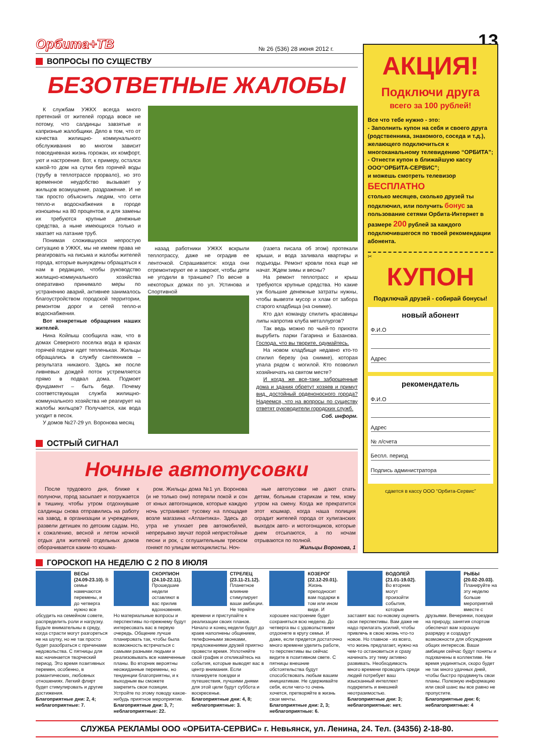Орбита+ТВ № 26 (536) 28 июня 2012 г. 13
ВОПРОСЫ ПО СУЩЕСТВУ
БЕЗОТВЕТНЫЕ ЖАЛОБЫ
К службам УЖКХ всегда много претензий от жителей города вовсе не потому, что салдинцы завзятые и капризные жалобщики. Дело в том, что от качества жилищно- коммунального обслуживания во многом зависит повседневная жизнь горожан, их комфорт, уют и настроение. Вот, к примеру, остался какой-то дом на сутки без горячей воды (трубу в теплотрассе прорвало), но это временное неудобство вызывает у жильцов возмущение, раздражение. И не так просто объяснить людям, что сети тепло-и водоснабжения в городе изношены на 80 процентов, и для замены их требуются крупные денежные средства, а ныне имеющихся только и хватает на латание труб.
Понимая сложившуюся непростую ситуацию в УЖКХ, мы не имеем права не реагировать на письма и жалобы жителей города, которые вынуждены обращаться к нам в редакцию, чтобы руководство жилищно-коммунального хозяйства оперативно принимало меры по устранению аварий, активнее занималось благоустройством городской территории, ремонтом дорог и сетей тепло-и водоснабжения.
Вот конкретные обращения наших жителей.
Нина Койпыш сообщила нам, что в домах Северного поселка вода в кранах горячей подачи идет тепленькая. Жильцы обращались в службу сантехников – результата никакого. Здесь же после ливневых дождей поток устремляется прямо в подвал дома. Подмоет фундамент – быть беде. Почему соответствующая служба жилищно-коммунального хозяйства не реагирует на жалобы жильцов? Получается, как вода уходит в песок.
У домов №27-29 ул. Воронова месяц
назад работники УЖКХ вскрыли теплотрассу, даже не оградив ее ленточкой. Спрашивается: когда они отремонтируют ее и закроют, чтобы дети не угодили в траншею? По весне в некоторых домах по ул. Устинова и Спортивной
(газета писала об этом) протекали крыши, и вода заливала квартиры и подъезды. Ремонт кровли пока еще не начат. Ждем зимы и весны?
На ремонт теплотрасс и крыш требуются крупные средства. Но какие уж большие денежные затраты нужны, чтобы вывезти мусор и хлам от забора старого кладбища (на снимке).
Кто дал команду спилить красавицы липы напротив клуба металлургов?
Так ведь можно по чьей-то прихоти вырубить парки Гагарина и Базанова. Господа, что вы творите, одумайтесь.
На новом кладбище недавно кто-то спилил березу (на снимке), которая упала рядом с могилой. Кто позволил хозяйничать на святом месте?
И когда же все-таки заброшенные дома и здания обретут хозяев и примут вид, достойный орденоносного города? Надеемся, что на вопросы по существу ответят руководители городских служб.
Соб. информ.
ОСТРЫЙ СИГНАЛ
Ночные автотусовки
После трудового дня, ближе к полуночи, город засыпает и погружается в тишину, чтобы утром отдохнувшие салдинцы снова отправились на работу на завод, в организации и учреждения, развели детишек по детским садам. Но, к сожалению, весной и летом ночной отдых для жителей отдельных домов оборачивается каким-то кошма-
ром. Жильцы дома №1 ул. Воронова (и не только они) потеряли покой и сон от юных автогонщиков, которые каждую ночь устраивают тусовку на площадке возле магазина «Атлантика». Здесь до утра не утихает рев автомобилей, непрерывно звучат порой непристойные песни и рок, с оглушительным треском гоняют по улицам мотоциклисты. Ноч-
ные автотусовки не дают спать детям, больным старикам и тем, кому утром на смену. Когда же прекратится этот кошмар, когда наша полиция оградит жителей города от хулиганских выходок авто- и мотогонщиков, которые днем отсыпаются, а по ночам отрываются по полной.
Жильцы Воронова, 1
АКЦИЯ!
Подключи друга
всего за 100 рублей!
Все что тебе нужно - это:
- Заполнить купон на себя и своего друга (родственника, знакомого, соседа и т.д.), желающего подключиться к многоканальному телевидению “ОРБИТА”;
- Отнести купон в ближайшую кассу ООО“ОРБИТА-СЕРВИС”;
и можешь смотреть телевизор
БЕСПЛАТНО
столько месяцев, сколько друзей ты подключил, или получить бонус за пользование сетями Орбита-Интернет в размере 200 рублей за каждого подключившегося по твоей рекомендации абонента.
✂
КУПОН
Подключай друзей - собирай бонусы!
новый абонент
Ф.И.О
Адрес
рекомендатель
Ф.И.О
Адрес
№ л/счета
Беспл. период
Подпись администратора
сдается в кассу ООО “Орбита-Сервис”
ГОРОСКОП НА НЕДЕЛЮ С 2 ПО 8 ИЮЛЯ
ВЕСЫ
(24.09-23.10). В семье намечаются перемены, и до четверга нужно все обсудить на семейном совете, распределить роли и нагрузку. Будьте внимательны в среду, когда страсти могут разгореться не на шутку, но не так просто будет разобраться с причинами недовольства. С пятницы для вас начинается творческий период. Это время позитивных перемен, особенно, в романтических, любовных отношениях. Легкий флирт будет стимулировать и другие достижения.
Благоприятные дни: 2, 4; неблагоприятные: 7.
СКОРПИОН
(24.10-22.11). Прошедшие недели оставляют в вас прилив вдохновения. Но материальные вопросы и перспективы по-прежнему будут интересовать вас в первую очередь. Общение лучше планировать так, чтобы была возможность встречаться с самыми разными людьми и реализовывать все намеченные планы. Во вторник вероятны неожиданные перемены, но тенденции благоприятны, и к выходным вы сможете закрепить свои позиции. Устройте по этому поводу какое-нибудь приятное мероприятие.
Благоприятные дни: 3, 7; неблагоприятные: 22.
СТРЕЛЕЦ
(23.11-21.12). Планетное влияние стимулирует ваши амбиции. Не теряйте времени и приступайте к реализации своих планов. Начало и конец недели будут до краев наполнены общением, телефонными звонками, предложениями друзей приятно провести время. Уплотняйте свой график и откликайтесь на события, которые выводят вас в центр внимания. Если планируете поездки и путешествия, лучшими днями для этой цели будут суббота и воскресенье.
Благоприятные дни: 4, 8; неблагоприятные: 3.
КОЗЕРОГ
(22.12-20.01). Жизнь преподносит вам подарки в том или ином виде. И хорошее настроение будет сохраняться всю неделю. До четверга вы с удовольствием отдохнете в кругу семьи. И даже, если придется достаточно много времени уделить работе, то перспективы вы сейчас видите в позитивном свете. С пятницы внешние обстоятельства будут способствовать любым вашим инициативам. Не сдерживайте себя, если чего-то очень хочется, претворяйте в жизнь свои мечты.
Благоприятные дни: 2, 3; неблагоприятные: 6.
ВОДОЛЕЙ
(21.01-19.02). Во вторник могут произойти события, которые заставят вас по-новому оценить свои перспективы. Вам даже не надо прилагать усилий, чтобы привлечь в свою жизнь что-то новое. Но главное - из всего, что жизнь предлагает, нужно на чем-то остановиться и сразу начинать эту тему активно развивать. Необходимость много времени проводить среди людей потребует ваш изысканный интеллект подкрепить и внешней неотразимостью.
Благоприятные дни: 3; неблагоприятные: нет.
РЫБЫ
(20.02-20.03). Планируйте на эту неделю больше мероприятий вместе с друзьями. Вечеринки, поездки на природу, занятия спортом обеспечат вам хорошую разрядку и создадут возможности для обсуждения общих интересов. Ваши амбиции сейчас будут поняты и подхвачены в коллективе. Не время уединяться, скоро будет не так много удачных дней, чтобы быстро продвинуть свои планы. Полезную информацию или свой шанс вы все равно не пропустите.
Благоприятные дни: 6; неблагоприятные: 4
СЛУЖБА РЕКЛАМЫ ООО «ОРБИТА-СЕРВИС» г. Невьянск, ул. Ленина, 24. Тел. (34356) 2-18-80.